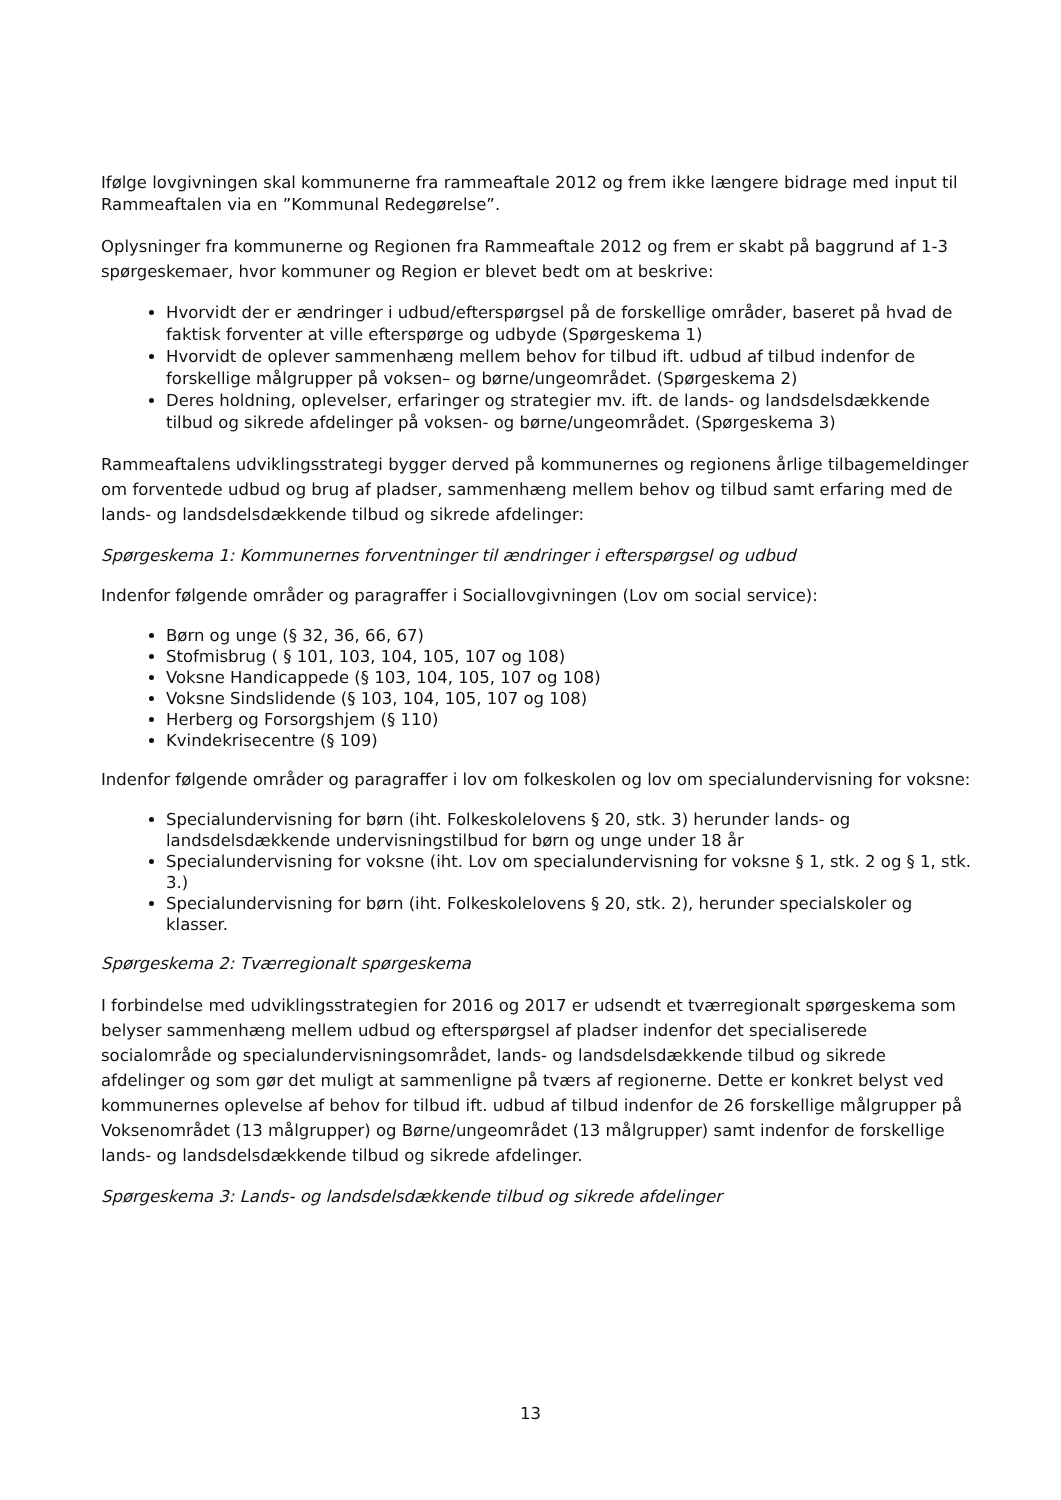Ifølge lovgivningen skal kommunerne fra rammeaftale 2012 og frem ikke længere bidrage med input til Rammeaftalen via en ”Kommunal Redegørelse”.
Oplysninger fra kommunerne og Regionen fra Rammeaftale 2012 og frem er skabt på baggrund af 1-3 spørgeskemaer, hvor kommuner og Region er blevet bedt om at beskrive:
Hvorvidt der er ændringer i udbud/efterspørgsel på de forskellige områder, baseret på hvad de faktisk forventer at ville efterspørge og udbyde (Spørgeskema 1)
Hvorvidt de oplever sammenhæng mellem behov for tilbud ift. udbud af tilbud indenfor de forskellige målgrupper på voksen– og børne/ungeområdet. (Spørgeskema 2)
Deres holdning, oplevelser, erfaringer og strategier mv. ift. de lands- og landsdelsdækkende tilbud og sikrede afdelinger på voksen- og børne/ungeområdet. (Spørgeskema 3)
Rammeaftalens udviklingsstrategi bygger derved på kommunernes og regionens årlige tilbagemeldinger om forventede udbud og brug af pladser, sammenhæng mellem behov og tilbud samt erfaring med de lands- og landsdelsdækkende tilbud og sikrede afdelinger:
Spørgeskema 1: Kommunernes forventninger til ændringer i efterspørgsel og udbud
Indenfor følgende områder og paragraffer i Sociallovgivningen (Lov om social service):
Børn og unge (§ 32, 36, 66, 67)
Stofmisbrug ( § 101, 103, 104, 105, 107 og 108)
Voksne Handicappede (§ 103, 104, 105, 107 og 108)
Voksne Sindslidende (§ 103, 104, 105, 107 og 108)
Herberg og Forsorgshjem (§ 110)
Kvindekrisecentre (§ 109)
Indenfor følgende områder og paragraffer i lov om folkeskolen og lov om specialundervisning for voksne:
Specialundervisning for børn (iht. Folkeskolelovens § 20, stk. 3) herunder lands- og landsdelsdækkende undervisningstilbud for børn og unge under 18 år
Specialundervisning for voksne (iht. Lov om specialundervisning for voksne § 1, stk. 2 og § 1, stk. 3.)
Specialundervisning for børn (iht. Folkeskolelovens § 20, stk. 2), herunder specialskoler og klasser.
Spørgeskema 2: Tværregionalt spørgeskema
I forbindelse med udviklingsstrategien for 2016 og 2017 er udsendt et tværregionalt spørgeskema som belyser sammenhæng mellem udbud og efterspørgsel af pladser indenfor det specialiserede socialområde og specialundervisningsområdet, lands- og landsdelsdækkende tilbud og sikrede afdelinger og som gør det muligt at sammenligne på tværs af regionerne. Dette er konkret belyst ved kommunernes oplevelse af behov for tilbud ift. udbud af tilbud indenfor de 26 forskellige målgrupper på Voksenområdet (13 målgrupper) og Børne/ungeområdet (13 målgrupper) samt indenfor de forskellige lands- og landsdelsdækkende tilbud og sikrede afdelinger.
Spørgeskema 3: Lands- og landsdelsdækkende tilbud og sikrede afdelinger
13